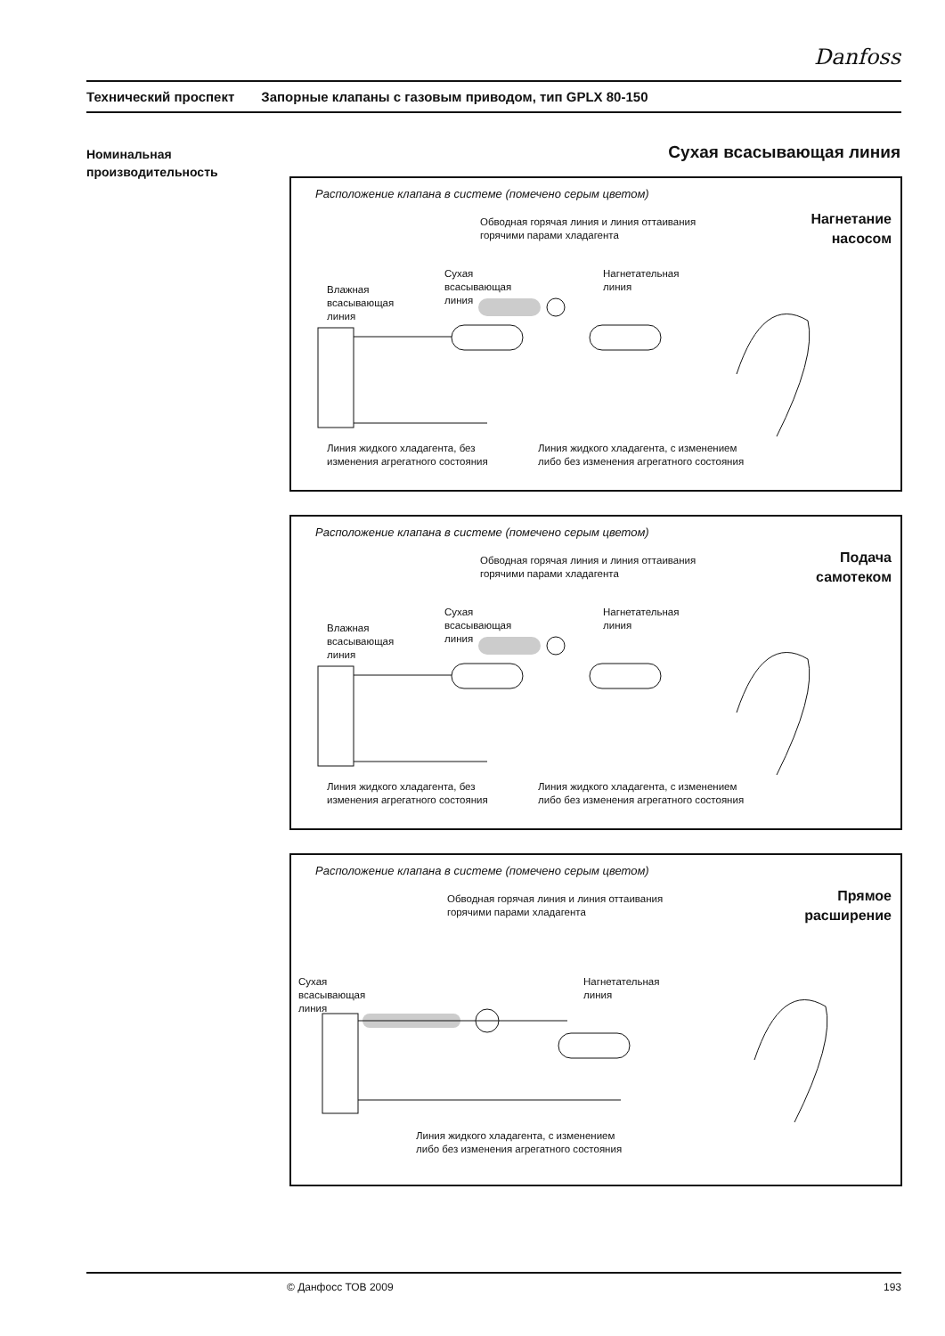Danfoss
Технический проспект Запорные клапаны с газовым приводом, тип GPLX 80-150
Номинальная
производительность
Сухая всасывающая линия
Расположение клапана в системе (помечено серым цветом)
Нагнетание
насосом
Обводная горячая линия и линия оттаивания
горячими парами хладагента
Влажная
всасывающая
линия
Сухая
всасывающая
линия
Нагнетательная
линия
Линия жидкого хладагента, без
изменения агрегатного состояния
Линия жидкого хладагента, с изменением
либо без изменения агрегатного состояния
Расположение клапана в системе (помечено серым цветом)
Подача
самотеком
Обводная горячая линия и линия оттаивания
горячими парами хладагента
Влажная
всасывающая
линия
Сухая
всасывающая
линия
Нагнетательная
линия
Линия жидкого хладагента, без
изменения агрегатного состояния
Линия жидкого хладагента, с изменением
либо без изменения агрегатного состояния
Расположение клапана в системе (помечено серым цветом)
Прямое
расширение
Обводная горячая линия и линия оттаивания
горячими парами хладагента
Сухая
всасывающая
линия
Нагнетательная
линия
Линия жидкого хладагента, с изменением
либо без изменения агрегатного состояния
© Данфосс ТОВ 2009 193